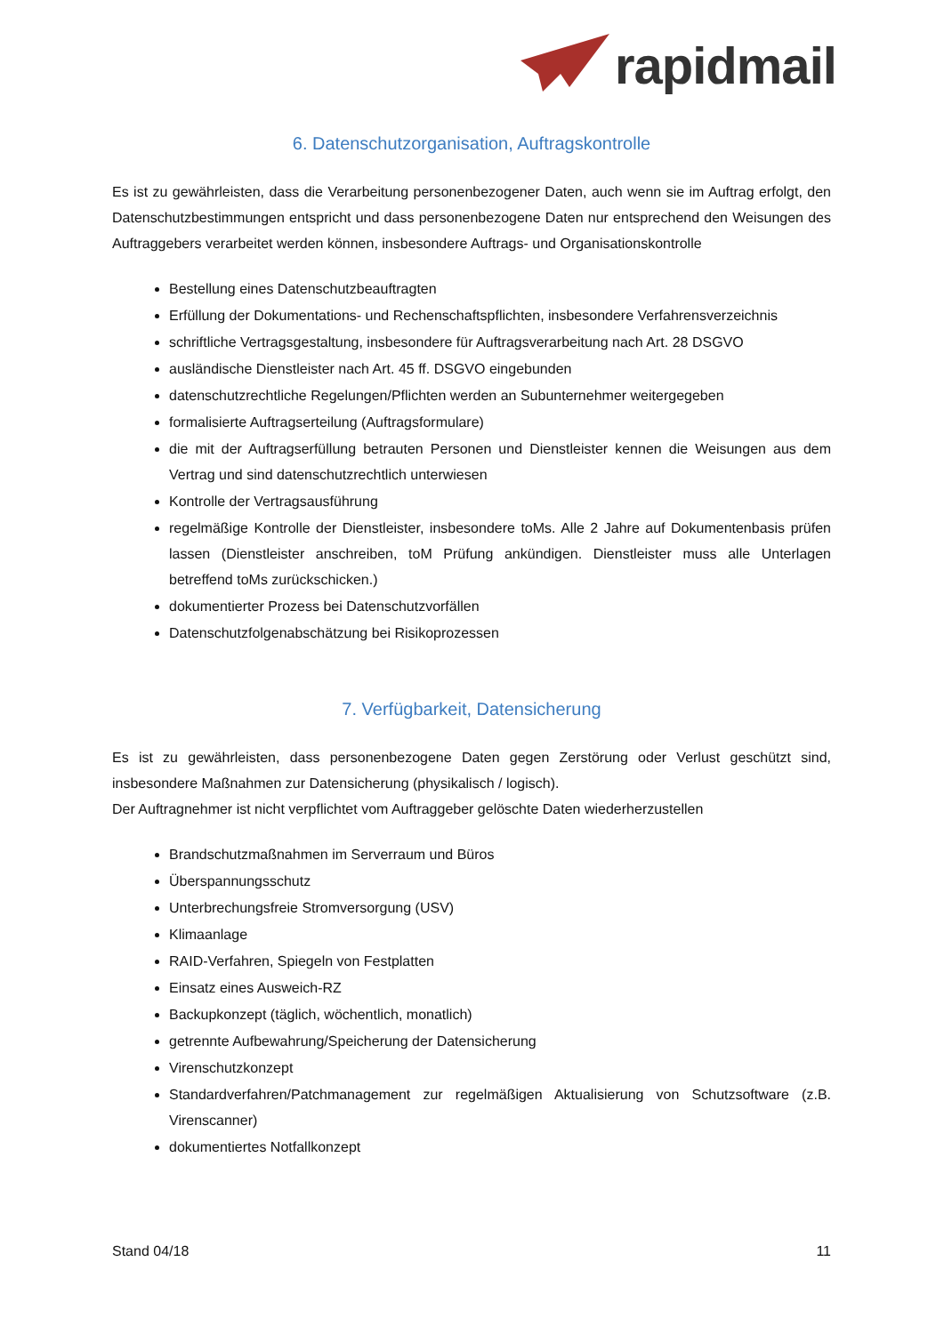rapidmail
6. Datenschutzorganisation, Auftragskontrolle
Es ist zu gewährleisten, dass die Verarbeitung personenbezogener Daten, auch wenn sie im Auftrag erfolgt, den Datenschutzbestimmungen entspricht und dass personenbezogene Daten nur entsprechend den Weisungen des Auftraggebers verarbeitet werden können, insbesondere Auftrags- und Organisationskontrolle
Bestellung eines Datenschutzbeauftragten
Erfüllung der Dokumentations- und Rechenschaftspflichten, insbesondere Verfahrensverzeichnis
schriftliche Vertragsgestaltung, insbesondere für Auftragsverarbeitung nach Art. 28 DSGVO
ausländische Dienstleister nach Art. 45 ff. DSGVO eingebunden
datenschutzrechtliche Regelungen/Pflichten werden an Subunternehmer weitergegeben
formalisierte Auftragserteilung (Auftragsformulare)
die mit der Auftragserfüllung betrauten Personen und Dienstleister kennen die Weisungen aus dem Vertrag und sind datenschutzrechtlich unterwiesen
Kontrolle der Vertragsausführung
regelmäßige Kontrolle der Dienstleister, insbesondere toMs. Alle 2 Jahre auf Dokumentenbasis prüfen lassen (Dienstleister anschreiben, toM Prüfung ankündigen. Dienstleister muss alle Unterlagen betreffend toMs zurückschicken.)
dokumentierter Prozess bei Datenschutzvorfällen
Datenschutzfolgenabschätzung bei Risikoprozessen
7. Verfügbarkeit, Datensicherung
Es ist zu gewährleisten, dass personenbezogene Daten gegen Zerstörung oder Verlust geschützt sind, insbesondere Maßnahmen zur Datensicherung (physikalisch / logisch).
Der Auftragnehmer ist nicht verpflichtet vom Auftraggeber gelöschte Daten wiederherzustellen
Brandschutzmaßnahmen im Serverraum und Büros
Überspannungsschutz
Unterbrechungsfreie Stromversorgung (USV)
Klimaanlage
RAID-Verfahren, Spiegeln von Festplatten
Einsatz eines Ausweich-RZ
Backupkonzept (täglich, wöchentlich, monatlich)
getrennte Aufbewahrung/Speicherung der Datensicherung
Virenschutzkonzept
Standardverfahren/Patchmanagement zur regelmäßigen Aktualisierung von Schutzsoftware (z.B. Virenscanner)
dokumentiertes Notfallkonzept
Stand 04/18 11